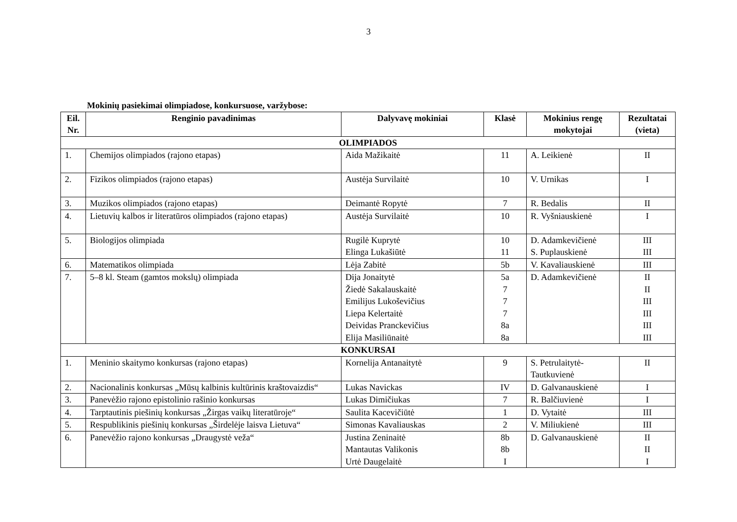3
Mokinių pasiekimai olimpiadose, konkursuose, varžybose:
| Eil. Nr. | Renginio pavadinimas | Dalyvavę mokiniai | Klasė | Mokinius rengę mokytojai | Rezultatai (vieta) |
| --- | --- | --- | --- | --- | --- |
| OLIMPIADOS | | | | | |
| 1. | Chemijos olimpiados (rajono etapas) | Aida Mažikaitė | 11 | A. Leikienė | II |
| 2. | Fizikos olimpiados (rajono etapas) | Austėja Survilaitė | 10 | V. Urnikas | I |
| 3. | Muzikos olimpiados (rajono etapas) | Deimantė Ropytė | 7 | R. Bedalis | II |
| 4. | Lietuvių kalbos ir literatūros olimpiados (rajono etapas) | Austėja Survilaitė | 10 | R. Vyšniauskienė | I |
| 5. | Biologijos olimpiada | Rugilė Kuprytė Elinga Lukašiūtė | 10 11 | D. Adamkevičienė S. Puplauskienė | III III |
| 6. | Matematikos olimpiada | Lėja Zabitė | 5b | V. Kavaliauskienė | III |
| 7. | 5–8 kl. Steam (gamtos mokslų) olimpiada | Dija Jonaitytė Žiedė Sakalauskaitė Emilijus Lukoševičius Liepa Kelertaitė Deividas Pranckevičius Elija Masiliūnaitė | 5a 7 7 7 8a 8a | D. Adamkevičienė | II II III III III III |
| KONKURSAI | | | | | |
| 1. | Meninio skaitymo konkursas (rajono etapas) | Kornelija Antanaitytė | 9 | S. Petrulaitytė-Tautkuvienė | II |
| 2. | Nacionalinis konkursas „Mūsų kalbinis kultūrinis kraštovaizdis“ | Lukas Navickas | IV | D. Galvanauskienė | I |
| 3. | Panevėžio rajono epistolinio rašinio konkursas | Lukas Dimičiukas | 7 | R. Balčiuvienė | I |
| 4. | Tarptautinis piešinių konkursas „Žirgas vaikų literatūroje“ | Saulita Kacevičiūtė | 1 | D. Vytaitė | III |
| 5. | Respublikinis piešinių konkursas „Širdelėje laisva Lietuva“ | Simonas Kavaliauskas | 2 | V. Miliukienė | III |
| 6. | Panevėžio rajono konkursas „Draugystė veža“ | Justina Zeninaitė Mantautas Valikonis Urtė Daugelaitė | 8b 8b I | D. Galvanauskienė | II II I |